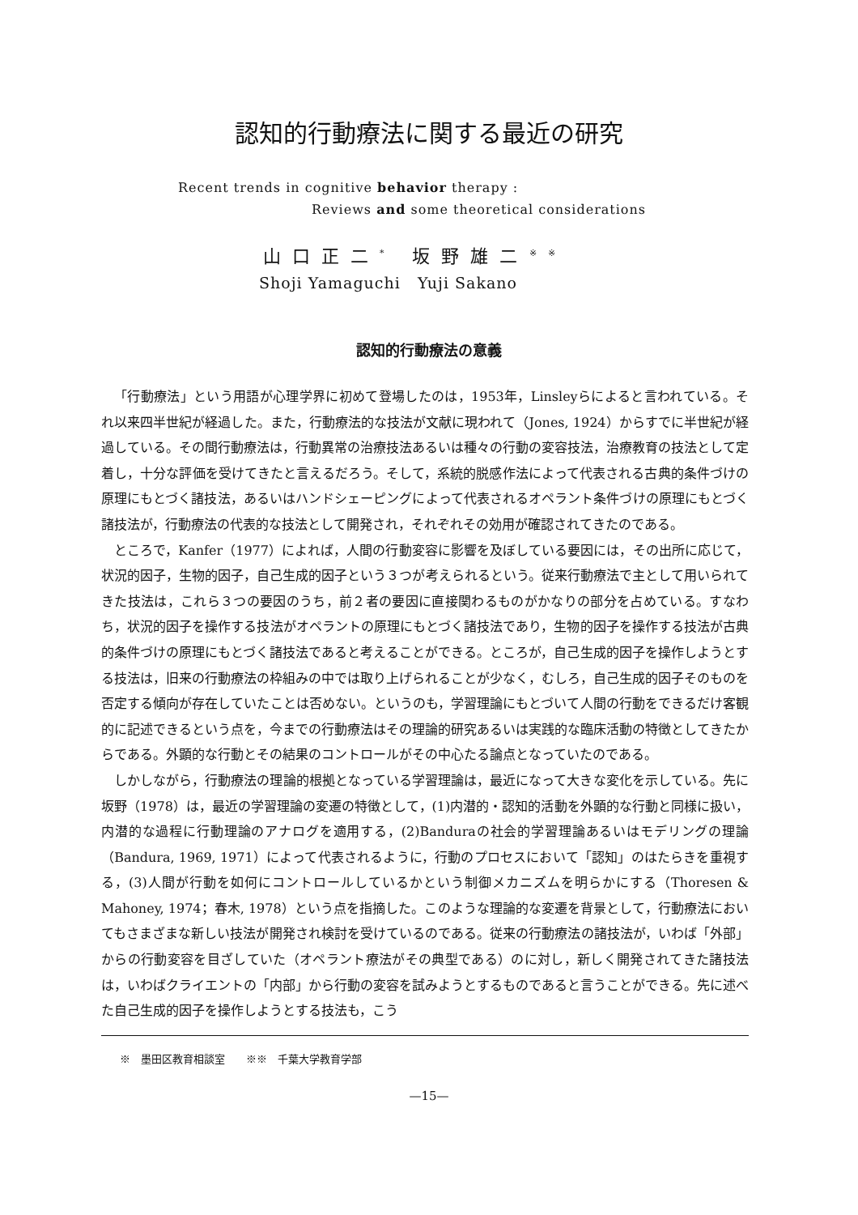認知的行動療法に関する最近の研究
Recent trends in cognitive behavior therapy :
Reviews and some theoretical considerations
山口正二<sup>*</sup> 坂野雄二<sup>※※</sup>
Shoji Yamaguchi Yuji Sakano
認知的行動療法の意義
「行動療法」という用語が心理学界に初めて登場したのは，1953年，Linsleyらによると言われている。それ以来四半世紀が経過した。また，行動療法的な技法が文献に現われて（Jones, 1924）からすでに半世紀が経過している。その間行動療法は，行動異常の治療技法あるいは種々の行動の変容技法，治療教育の技法として定着し，十分な評価を受けてきたと言えるだろう。そして，系統的脱感作法によって代表される古典的条件づけの原理にもとづく諸技法，あるいはハンドシェーピングによって代表されるオペラント条件づけの原理にもとづく諸技法が，行動療法の代表的な技法として開発され，それぞれその効用が確認されてきたのである。
ところで，Kanfer（1977）によれば，人間の行動変容に影響を及ぼしている要因には，その出所に応じて，状況的因子，生物的因子，自己生成的因子という３つが考えられるという。従来行動療法で主として用いられてきた技法は，これら３つの要因のうち，前２者の要因に直接関わるものがかなりの部分を占めている。すなわち，状況的因子を操作する技法がオペラントの原理にもとづく諸技法であり，生物的因子を操作する技法が古典的条件づけの原理にもとづく諸技法であると考えることができる。ところが，自己生成的因子を操作しようとする技法は，旧来の行動療法の枠組みの中では取り上げられることが少なく，むしろ，自己生成的因子そのものを否定する傾向が存在していたことは否めない。というのも，学習理論にもとづいて人間の行動をできるだけ客観的に記述できるという点を，今までの行動療法はその理論的研究あるいは実践的な臨床活動の特徴としてきたからである。外顕的な行動とその結果のコントロールがその中心たる論点となっていたのである。
しかしながら，行動療法の理論的根拠となっている学習理論は，最近になって大きな変化を示している。先に坂野（1978）は，最近の学習理論の変遷の特徴として，(1)内潜的・認知的活動を外顕的な行動と同様に扱い，内潜的な過程に行動理論のアナログを適用する，(2)Banduraの社会的学習理論あるいはモデリングの理論（Bandura, 1969, 1971）によって代表されるように，行動のプロセスにおいて「認知」のはたらきを重視する，(3)人間が行動を如何にコントロールしているかという制御メカニズムを明らかにする（Thoresen & Mahoney, 1974；春木, 1978）という点を指摘した。このような理論的な変遷を背景として，行動療法においてもさまざまな新しい技法が開発され検討を受けているのである。従来の行動療法の諸技法が，いわば「外部」からの行動変容を目ざしていた（オペラント療法がその典型である）のに対し，新しく開発されてきた諸技法は，いわばクライエントの「内部」から行動の変容を試みようとするものであると言うことができる。先に述べた自己生成的因子を操作しようとする技法も，こう
※　墨田区教育相談室　　※※　千葉大学教育学部
—15—